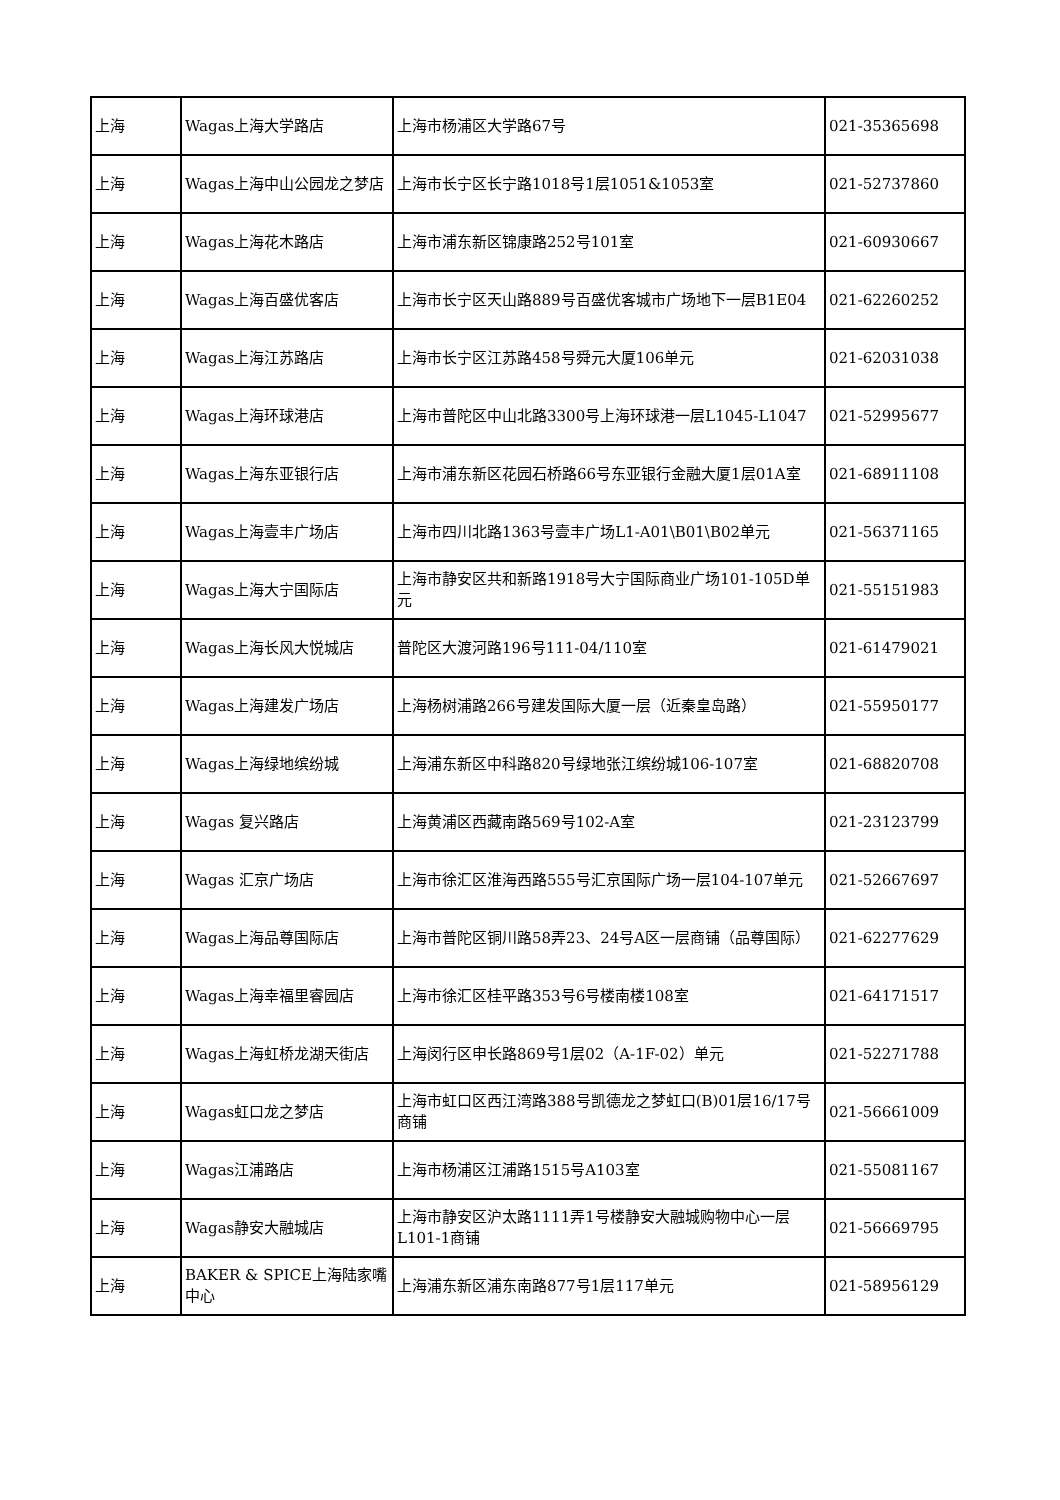| 上海 | Wagas上海大学路店 | 上海市杨浦区大学路67号 | 021-35365698 |
| 上海 | Wagas上海中山公园龙之梦店 | 上海市长宁区长宁路1018号1层1051&1053室 | 021-52737860 |
| 上海 | Wagas上海花木路店 | 上海市浦东新区锦康路252号101室 | 021-60930667 |
| 上海 | Wagas上海百盛优客店 | 上海市长宁区天山路889号百盛优客城市广场地下一层B1E04 | 021-62260252 |
| 上海 | Wagas上海江苏路店 | 上海市长宁区江苏路458号舜元大厦106单元 | 021-62031038 |
| 上海 | Wagas上海环球港店 | 上海市普陀区中山北路3300号上海环球港一层L1045-L1047 | 021-52995677 |
| 上海 | Wagas上海东亚银行店 | 上海市浦东新区花园石桥路66号东亚银行金融大厦1层01A室 | 021-68911108 |
| 上海 | Wagas上海壹丰广场店 | 上海市四川北路1363号壹丰广场L1-A01\B01\B02单元 | 021-56371165 |
| 上海 | Wagas上海大宁国际店 | 上海市静安区共和新路1918号大宁国际商业广场101-105D单元 | 021-55151983 |
| 上海 | Wagas上海长风大悦城店 | 普陀区大渡河路196号111-04/110室 | 021-61479021 |
| 上海 | Wagas上海建发广场店 | 上海杨树浦路266号建发国际大厦一层（近秦皇岛路） | 021-55950177 |
| 上海 | Wagas上海绿地缤纷城 | 上海浦东新区中科路820号绿地张江缤纷城106-107室 | 021-68820708 |
| 上海 | Wagas 复兴路店 | 上海黄浦区西藏南路569号102-A室 | 021-23123799 |
| 上海 | Wagas 汇京广场店 | 上海市徐汇区淮海西路555号汇京国际广场一层104-107单元 | 021-52667697 |
| 上海 | Wagas上海品尊国际店 | 上海市普陀区铜川路58弄23、24号A区一层商铺（品尊国际） | 021-62277629 |
| 上海 | Wagas上海幸福里睿园店 | 上海市徐汇区桂平路353号6号楼南楼108室 | 021-64171517 |
| 上海 | Wagas上海虹桥龙湖天街店 | 上海闵行区申长路869号1层02（A-1F-02）单元 | 021-52271788 |
| 上海 | Wagas虹口龙之梦店 | 上海市虹口区西江湾路388号凯德龙之梦虹口(B)01层16/17号商铺 | 021-56661009 |
| 上海 | Wagas江浦路店 | 上海市杨浦区江浦路1515号A103室 | 021-55081167 |
| 上海 | Wagas静安大融城店 | 上海市静安区沪太路1111弄1号楼静安大融城购物中心一层L101-1商铺 | 021-56669795 |
| 上海 | BAKER & SPICE上海陆家嘴中心 | 上海浦东新区浦东南路877号1层117单元 | 021-58956129 |